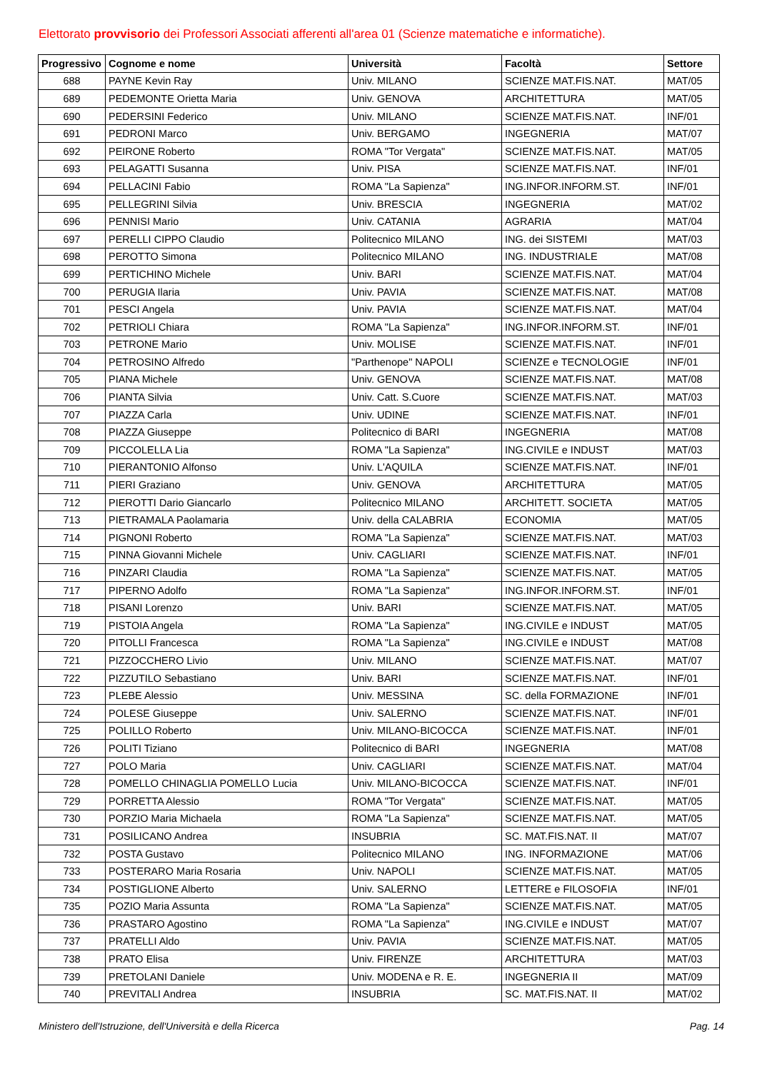Elettorato provvisorio dei Professori Associati afferenti all'area 01 (Scienze matematiche e informatiche).
| Progressivo | Cognome e nome | Università | Facoltà | Settore |
| --- | --- | --- | --- | --- |
| 688 | PAYNE Kevin Ray | Univ. MILANO | SCIENZE MAT.FIS.NAT. | MAT/05 |
| 689 | PEDEMONTE Orietta Maria | Univ. GENOVA | ARCHITETTURA | MAT/05 |
| 690 | PEDERSINI Federico | Univ. MILANO | SCIENZE MAT.FIS.NAT. | INF/01 |
| 691 | PEDRONI Marco | Univ. BERGAMO | INGEGNERIA | MAT/07 |
| 692 | PEIRONE Roberto | ROMA "Tor Vergata" | SCIENZE MAT.FIS.NAT. | MAT/05 |
| 693 | PELAGATTI Susanna | Univ. PISA | SCIENZE MAT.FIS.NAT. | INF/01 |
| 694 | PELLACINI Fabio | ROMA "La Sapienza" | ING.INFOR.INFORM.ST. | INF/01 |
| 695 | PELLEGRINI Silvia | Univ. BRESCIA | INGEGNERIA | MAT/02 |
| 696 | PENNISI Mario | Univ. CATANIA | AGRARIA | MAT/04 |
| 697 | PERELLI CIPPO Claudio | Politecnico MILANO | ING. dei SISTEMI | MAT/03 |
| 698 | PEROTTO Simona | Politecnico MILANO | ING. INDUSTRIALE | MAT/08 |
| 699 | PERTICHINO Michele | Univ. BARI | SCIENZE MAT.FIS.NAT. | MAT/04 |
| 700 | PERUGIA Ilaria | Univ. PAVIA | SCIENZE MAT.FIS.NAT. | MAT/08 |
| 701 | PESCI Angela | Univ. PAVIA | SCIENZE MAT.FIS.NAT. | MAT/04 |
| 702 | PETRIOLI Chiara | ROMA "La Sapienza" | ING.INFOR.INFORM.ST. | INF/01 |
| 703 | PETRONE Mario | Univ. MOLISE | SCIENZE MAT.FIS.NAT. | INF/01 |
| 704 | PETROSINO Alfredo | "Parthenope" NAPOLI | SCIENZE e TECNOLOGIE | INF/01 |
| 705 | PIANA Michele | Univ. GENOVA | SCIENZE MAT.FIS.NAT. | MAT/08 |
| 706 | PIANTA Silvia | Univ. Catt. S.Cuore | SCIENZE MAT.FIS.NAT. | MAT/03 |
| 707 | PIAZZA Carla | Univ. UDINE | SCIENZE MAT.FIS.NAT. | INF/01 |
| 708 | PIAZZA Giuseppe | Politecnico di BARI | INGEGNERIA | MAT/08 |
| 709 | PICCOLELLA Lia | ROMA "La Sapienza" | ING.CIVILE e INDUST | MAT/03 |
| 710 | PIERANTONIO Alfonso | Univ. L'AQUILA | SCIENZE MAT.FIS.NAT. | INF/01 |
| 711 | PIERI Graziano | Univ. GENOVA | ARCHITETTURA | MAT/05 |
| 712 | PIEROTTI Dario Giancarlo | Politecnico MILANO | ARCHITETT. SOCIETA | MAT/05 |
| 713 | PIETRAMALA Paolamaria | Univ. della CALABRIA | ECONOMIA | MAT/05 |
| 714 | PIGNONI Roberto | ROMA "La Sapienza" | SCIENZE MAT.FIS.NAT. | MAT/03 |
| 715 | PINNA Giovanni Michele | Univ. CAGLIARI | SCIENZE MAT.FIS.NAT. | INF/01 |
| 716 | PINZARI Claudia | ROMA "La Sapienza" | SCIENZE MAT.FIS.NAT. | MAT/05 |
| 717 | PIPERNO Adolfo | ROMA "La Sapienza" | ING.INFOR.INFORM.ST. | INF/01 |
| 718 | PISANI Lorenzo | Univ. BARI | SCIENZE MAT.FIS.NAT. | MAT/05 |
| 719 | PISTOIA Angela | ROMA "La Sapienza" | ING.CIVILE e INDUST | MAT/05 |
| 720 | PITOLLI Francesca | ROMA "La Sapienza" | ING.CIVILE e INDUST | MAT/08 |
| 721 | PIZZOCCHERO Livio | Univ. MILANO | SCIENZE MAT.FIS.NAT. | MAT/07 |
| 722 | PIZZUTILO Sebastiano | Univ. BARI | SCIENZE MAT.FIS.NAT. | INF/01 |
| 723 | PLEBE Alessio | Univ. MESSINA | SC. della FORMAZIONE | INF/01 |
| 724 | POLESE Giuseppe | Univ. SALERNO | SCIENZE MAT.FIS.NAT. | INF/01 |
| 725 | POLILLO Roberto | Univ. MILANO-BICOCCA | SCIENZE MAT.FIS.NAT. | INF/01 |
| 726 | POLITI Tiziano | Politecnico di BARI | INGEGNERIA | MAT/08 |
| 727 | POLO Maria | Univ. CAGLIARI | SCIENZE MAT.FIS.NAT. | MAT/04 |
| 728 | POMELLO CHINAGLIA POMELLO Lucia | Univ. MILANO-BICOCCA | SCIENZE MAT.FIS.NAT. | INF/01 |
| 729 | PORRETTA Alessio | ROMA "Tor Vergata" | SCIENZE MAT.FIS.NAT. | MAT/05 |
| 730 | PORZIO Maria Michaela | ROMA "La Sapienza" | SCIENZE MAT.FIS.NAT. | MAT/05 |
| 731 | POSILICANO Andrea | INSUBRIA | SC. MAT.FIS.NAT. II | MAT/07 |
| 732 | POSTA Gustavo | Politecnico MILANO | ING. INFORMAZIONE | MAT/06 |
| 733 | POSTERARO Maria Rosaria | Univ. NAPOLI | SCIENZE MAT.FIS.NAT. | MAT/05 |
| 734 | POSTIGLIONE Alberto | Univ. SALERNO | LETTERE e FILOSOFIA | INF/01 |
| 735 | POZIO Maria Assunta | ROMA "La Sapienza" | SCIENZE MAT.FIS.NAT. | MAT/05 |
| 736 | PRASTARO Agostino | ROMA "La Sapienza" | ING.CIVILE e INDUST | MAT/07 |
| 737 | PRATELLI Aldo | Univ. PAVIA | SCIENZE MAT.FIS.NAT. | MAT/05 |
| 738 | PRATO Elisa | Univ. FIRENZE | ARCHITETTURA | MAT/03 |
| 739 | PRETOLANI Daniele | Univ. MODENA e R. E. | INGEGNERIA II | MAT/09 |
| 740 | PREVITALI Andrea | INSUBRIA | SC. MAT.FIS.NAT. II | MAT/02 |
Ministero dell'Istruzione, dell'Università e della Ricerca Pag. 14